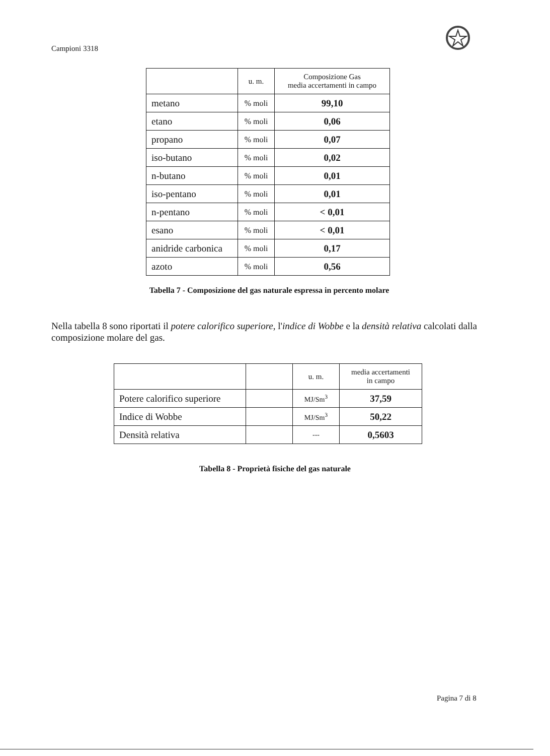Campioni 3318
| | u. m. | Composizione Gas media accertamenti in campo |
| --- | --- | --- |
| metano | % moli | 99,10 |
| etano | % moli | 0,06 |
| propano | % moli | 0,07 |
| iso-butano | % moli | 0,02 |
| n-butano | % moli | 0,01 |
| iso-pentano | % moli | 0,01 |
| n-pentano | % moli | < 0,01 |
| esano | % moli | < 0,01 |
| anidride carbonica | % moli | 0,17 |
| azoto | % moli | 0,56 |
Tabella 7 - Composizione del gas naturale espressa in percento molare
Nella tabella 8 sono riportati il potere calorifico superiore, l'indice di Wobbe e la densità relativa calcolati dalla composizione molare del gas.
| | | u. m. | media accertamenti in campo |
| --- | --- | --- | --- |
| Potere calorifico superiore | | MJ/Sm<sup>3</sup> | 37,59 |
| Indice di Wobbe | | MJ/Sm<sup>3</sup> | 50,22 |
| Densità relativa | | --- | 0,5603 |
Tabella 8 - Proprietà fisiche del gas naturale
Pagina 7 di 8